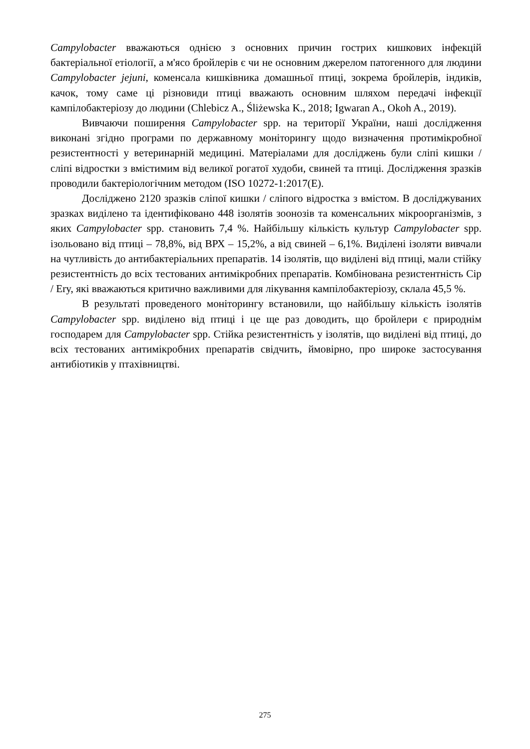Campylobacter вважаються однією з основних причин гострих кишкових інфекцій бактеріальної етіології, а м'ясо бройлерів є чи не основним джерелом патогенного для людини Campylobacter jejuni, коменсала кишківника домашньої птиці, зокрема бройлерів, індиків, качок, тому саме ці різновиди птиці вважають основним шляхом передачі інфекції кампілобактеріозу до людини (Chlebicz A., Śliżewska K., 2018; Igwaran A., Okoh A., 2019).
Вивчаючи поширення Campylobacter spp. на території України, наші дослідження виконані згідно програми по державному моніторингу щодо визначення протимікробної резистентності у ветеринарній медицині. Матеріалами для досліджень були сліпі кишки / сліпі відростки з вмістимим від великої рогатої худоби, свиней та птиці. Дослідження зразків проводили бактеріологічним методом (ISO 10272-1:2017(E).
Досліджено 2120 зразків сліпої кишки / сліпого відростка з вмістом. В досліджуваних зразках виділено та ідентифіковано 448 ізолятів зоонозів та коменсальних мікроорганізмів, з яких Campylobacter spp. становить 7,4 %. Найбільшу кількість культур Campylobacter spp. ізольовано від птиці – 78,8%, від ВРХ – 15,2%, а від свиней – 6,1%. Виділені ізоляти вивчали на чутливість до антибактеріальних препаратів. 14 ізолятів, що виділені від птиці, мали стійку резистентність до всіх тестованих антимікробних препаратів. Комбінована резистентність Cip / Ery, які вважаються критично важливими для лікування кампілобактеріозу, склала 45,5 %.
В результаті проведеного моніторингу встановили, що найбільшу кількість ізолятів Campylobacter spp. виділено від птиці і це ще раз доводить, що бройлери є природнім господарем для Campylobacter spp. Стійка резистентність у ізолятів, що виділені від птиці, до всіх тестованих антимікробних препаратів свідчить, ймовірно, про широке застосування антибіотиків у птахівництві.
275